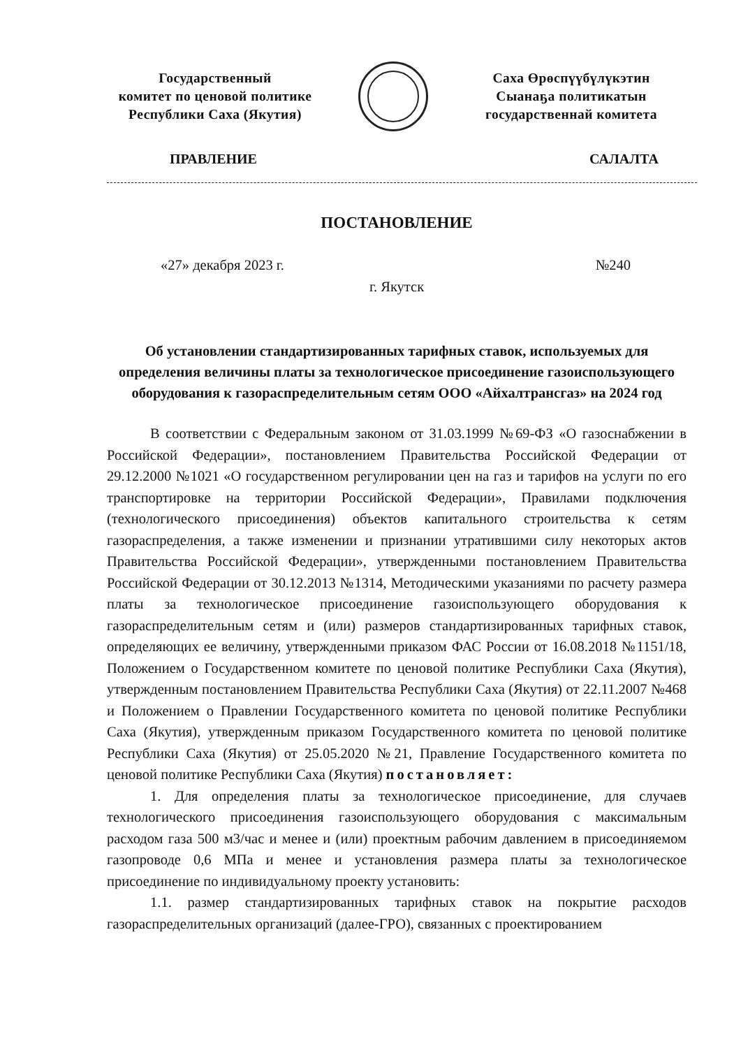Государственный
комитет по ценовой политике
Республики Саха (Якутия)
Саха Өрөспүүбүлүкэтин
Сыанаҕа политикатын
государственнай комитета
ПРАВЛЕНИЕ САЛАЛТА
ПОСТАНОВЛЕНИЕ
«27» декабря 2023 г. №240
г. Якутск
Об установлении стандартизированных тарифных ставок, используемых для определения величины платы за технологическое присоединение газоиспользующего оборудования к газораспределительным сетям ООО «Айхалтрансгаз» на 2024 год
В соответствии с Федеральным законом от 31.03.1999 №69-ФЗ «О газоснабжении в Российской Федерации», постановлением Правительства Российской Федерации от 29.12.2000 №1021 «О государственном регулировании цен на газ и тарифов на услуги по его транспортировке на территории Российской Федерации», Правилами подключения (технологического присоединения) объектов капитального строительства к сетям газораспределения, а также изменении и признании утратившими силу некоторых актов Правительства Российской Федерации», утвержденными постановлением Правительства Российской Федерации от 30.12.2013 №1314, Методическими указаниями по расчету размера платы за технологическое присоединение газоиспользующего оборудования к газораспределительным сетям и (или) размеров стандартизированных тарифных ставок, определяющих ее величину, утвержденными приказом ФАС России от 16.08.2018 №1151/18, Положением о Государственном комитете по ценовой политике Республики Саха (Якутия), утвержденным постановлением Правительства Республики Саха (Якутия) от 22.11.2007 №468 и Положением о Правлении Государственного комитета по ценовой политике Республики Саха (Якутия), утвержденным приказом Государственного комитета по ценовой политике Республики Саха (Якутия) от 25.05.2020 №21, Правление Государственного комитета по ценовой политике Республики Саха (Якутия) постановляет:
1. Для определения платы за технологическое присоединение, для случаев технологического присоединения газоиспользующего оборудования с максимальным расходом газа 500 м3/час и менее и (или) проектным рабочим давлением в присоединяемом газопроводе 0,6 МПа и менее и установления размера платы за технологическое присоединение по индивидуальному проекту установить:
1.1. размер стандартизированных тарифных ставок на покрытие расходов газораспределительных организаций (далее-ГРО), связанных с проектированием